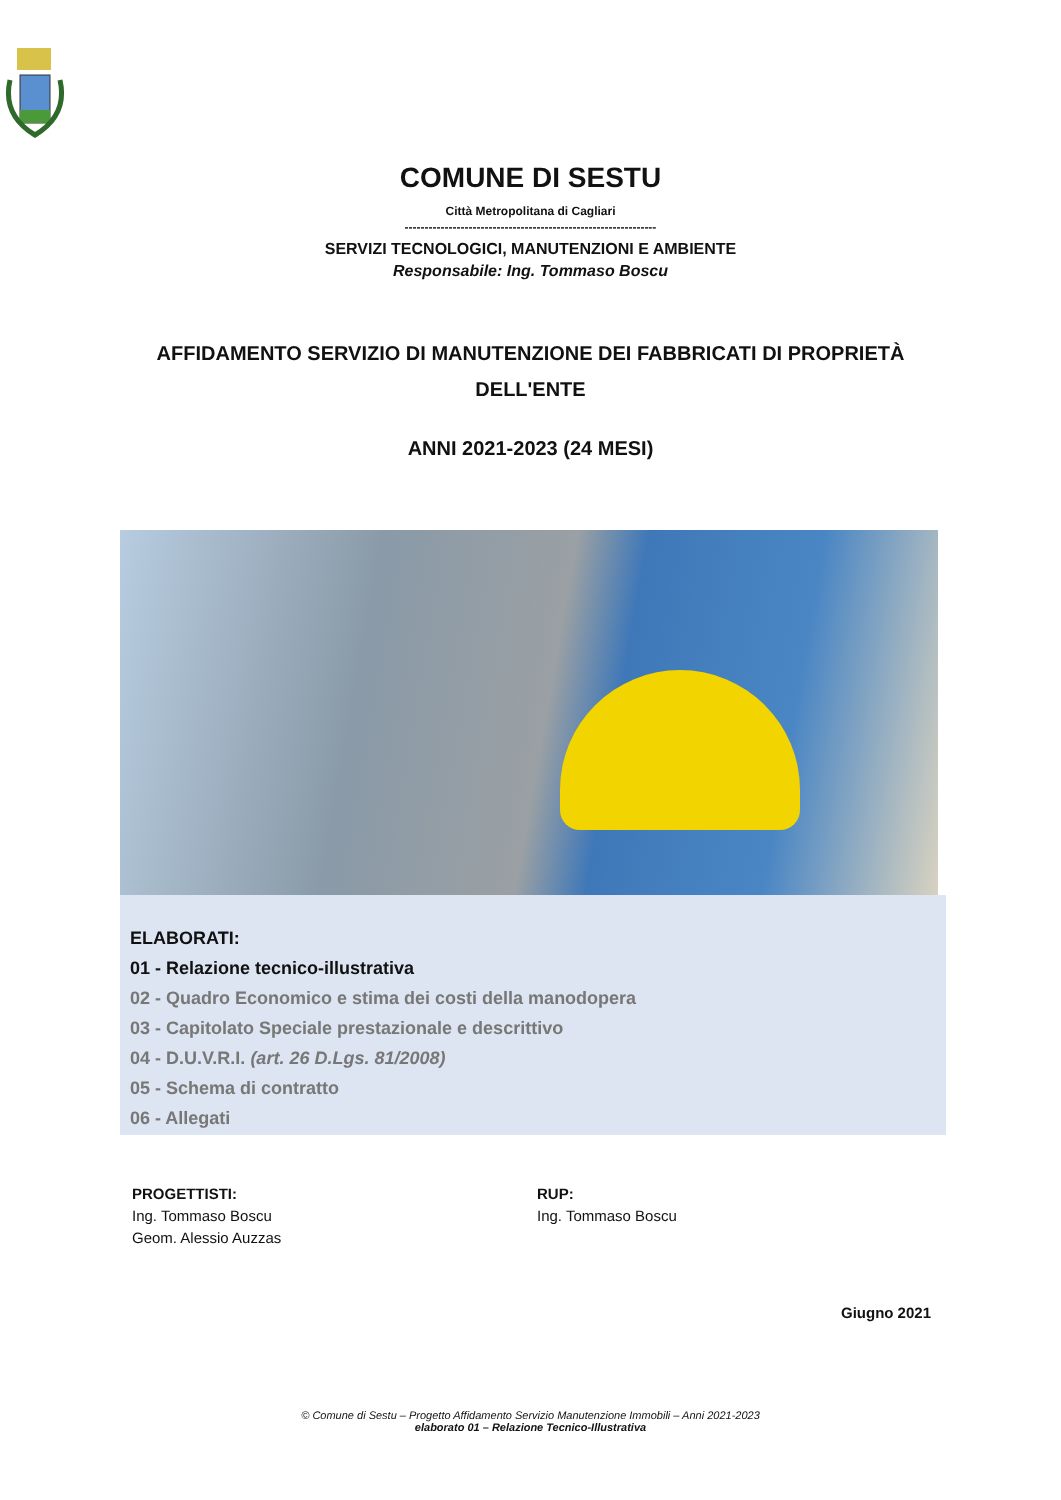COMUNE DI SESTU
Città Metropolitana di Cagliari
---------------------------------------------------------------
SERVIZI TECNOLOGICI, MANUTENZIONI E AMBIENTE
Responsabile: Ing. Tommaso Boscu
AFFIDAMENTO SERVIZIO DI MANUTENZIONE DEI FABBRICATI DI PROPRIETÀ DELL'ENTE
ANNI 2021-2023 (24 MESI)
ELABORATI:
01 - Relazione tecnico-illustrativa
02 - Quadro Economico e stima dei costi della manodopera
03 - Capitolato Speciale prestazionale e descrittivo
04 - D.U.V.R.I. (art. 26 D.Lgs. 81/2008)
05 - Schema di contratto
06 - Allegati
PROGETTISTI:
Ing. Tommaso Boscu
Geom. Alessio Auzzas
RUP:
Ing. Tommaso Boscu
Giugno 2021
© Comune di Sestu – Progetto Affidamento Servizio Manutenzione Immobili – Anni 2021-2023
elaborato 01 – Relazione Tecnico-Illustrativa